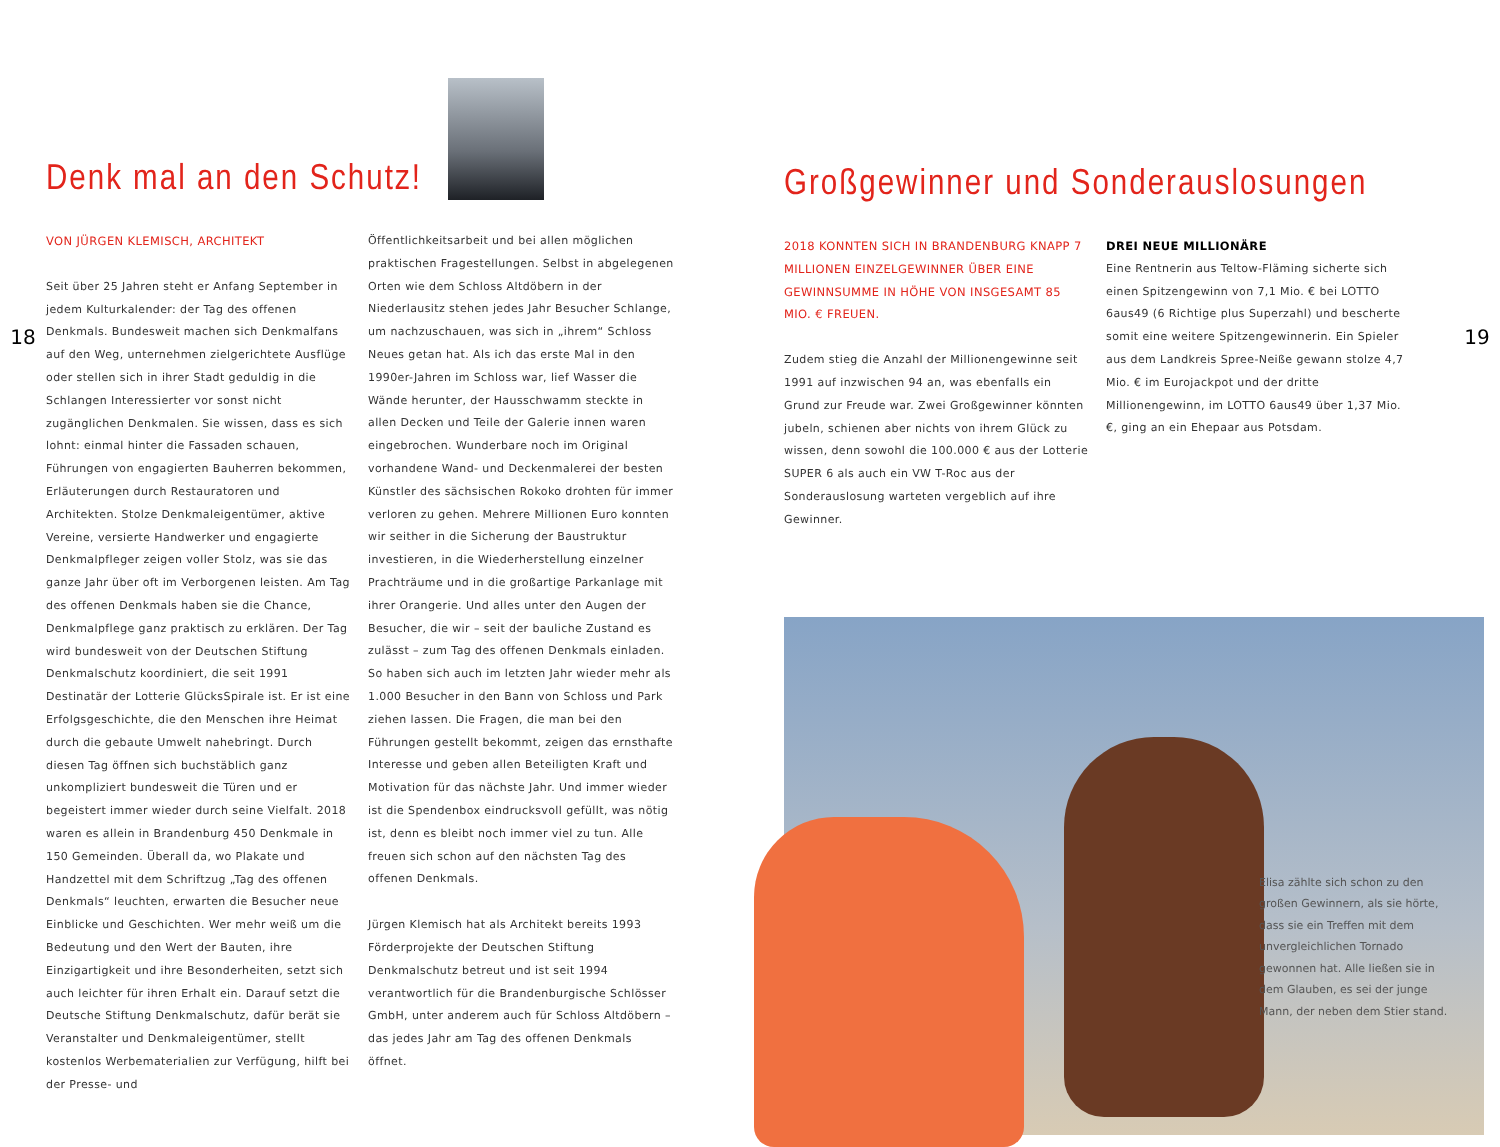18
Denk mal an den Schutz!
VON JÜRGEN KLEMISCH, ARCHITEKT
Seit über 25 Jahren steht er Anfang September in jedem Kulturkalender: der Tag des offenen Denkmals. Bundesweit machen sich Denkmalfans auf den Weg, unternehmen zielgerichtete Ausflüge oder stellen sich in ihrer Stadt geduldig in die Schlangen Interessierter vor sonst nicht zugänglichen Denkmalen. Sie wissen, dass es sich lohnt: einmal hinter die Fassaden schauen, Führungen von engagierten Bauherren bekommen, Erläuterungen durch Restauratoren und Architekten. Stolze Denkmaleigentümer, aktive Vereine, versierte Handwerker und engagierte Denkmalpfleger zeigen voller Stolz, was sie das ganze Jahr über oft im Verborgenen leisten. Am Tag des offenen Denkmals haben sie die Chance, Denkmalpflege ganz praktisch zu erklären. Der Tag wird bundesweit von der Deutschen Stiftung Denkmalschutz koordiniert, die seit 1991 Destinatär der Lotterie GlücksSpirale ist. Er ist eine Erfolgsgeschichte, die den Menschen ihre Heimat durch die gebaute Umwelt nahebringt. Durch diesen Tag öffnen sich buchstäblich ganz unkompliziert bundesweit die Türen und er begeistert immer wieder durch seine Vielfalt. 2018 waren es allein in Brandenburg 450 Denkmale in 150 Gemeinden. Überall da, wo Plakate und Handzettel mit dem Schriftzug „Tag des offenen Denkmals“ leuchten, erwarten die Besucher neue Einblicke und Geschichten. Wer mehr weiß um die Bedeutung und den Wert der Bauten, ihre Einzigartigkeit und ihre Besonderheiten, setzt sich auch leichter für ihren Erhalt ein. Darauf setzt die Deutsche Stiftung Denkmalschutz, dafür berät sie Veranstalter und Denkmaleigentümer, stellt kostenlos Werbematerialien zur Verfügung, hilft bei der Presse- und
Öffentlichkeitsarbeit und bei allen möglichen praktischen Fragestellungen. Selbst in abgelegenen Orten wie dem Schloss Altdöbern in der Niederlausitz stehen jedes Jahr Besucher Schlange, um nachzuschauen, was sich in „ihrem“ Schloss Neues getan hat. Als ich das erste Mal in den 1990er-Jahren im Schloss war, lief Wasser die Wände herunter, der Hausschwamm steckte in allen Decken und Teile der Galerie innen waren eingebrochen. Wunderbare noch im Original vorhandene Wand- und Deckenmalerei der besten Künstler des sächsischen Rokoko drohten für immer verloren zu gehen. Mehrere Millionen Euro konnten wir seither in die Sicherung der Baustruktur investieren, in die Wiederherstellung einzelner Prachträume und in die großartige Parkanlage mit ihrer Orangerie. Und alles unter den Augen der Besucher, die wir – seit der bauliche Zustand es zulässt – zum Tag des offenen Denkmals einladen. So haben sich auch im letzten Jahr wieder mehr als 1.000 Besucher in den Bann von Schloss und Park ziehen lassen. Die Fragen, die man bei den Führungen gestellt bekommt, zeigen das ernsthafte Interesse und geben allen Beteiligten Kraft und Motivation für das nächste Jahr. Und immer wieder ist die Spendenbox eindrucksvoll gefüllt, was nötig ist, denn es bleibt noch immer viel zu tun. Alle freuen sich schon auf den nächsten Tag des offenen Denkmals.
Jürgen Klemisch hat als Architekt bereits 1993 Förderprojekte der Deutschen Stiftung Denkmalschutz betreut und ist seit 1994 verantwortlich für die Brandenburgische Schlösser GmbH, unter anderem auch für Schloss Altdöbern – das jedes Jahr am Tag des offenen Denkmals öffnet.
Großgewinner und Sonderauslosungen
2018 KONNTEN SICH IN BRANDENBURG KNAPP 7 MILLIONEN EINZELGEWINNER ÜBER EINE GEWINNSUMME IN HÖHE VON INSGESAMT 85 MIO. € FREUEN.
Zudem stieg die Anzahl der Millionengewinne seit 1991 auf inzwischen 94 an, was ebenfalls ein Grund zur Freude war. Zwei Großgewinner könnten jubeln, schienen aber nichts von ihrem Glück zu wissen, denn sowohl die 100.000 € aus der Lotterie SUPER 6 als auch ein VW T-Roc aus der Sonderauslosung warteten vergeblich auf ihre Gewinner.
DREI NEUE MILLIONÄRE
Eine Rentnerin aus Teltow-Fläming sicherte sich einen Spitzengewinn von 7,1 Mio. € bei LOTTO 6aus49 (6 Richtige plus Superzahl) und bescherte somit eine weitere Spitzengewinnerin. Ein Spieler aus dem Landkreis Spree-Neiße gewann stolze 4,7 Mio. € im Eurojackpot und der dritte Millionengewinn, im LOTTO 6aus49 über 1,37 Mio. €, ging an ein Ehepaar aus Potsdam.
Elisa zählte sich schon zu den großen Gewinnern, als sie hörte, dass sie ein Treffen mit dem unvergleichlichen Tornado gewonnen hat. Alle ließen sie in dem Glauben, es sei der junge Mann, der neben dem Stier stand.
19